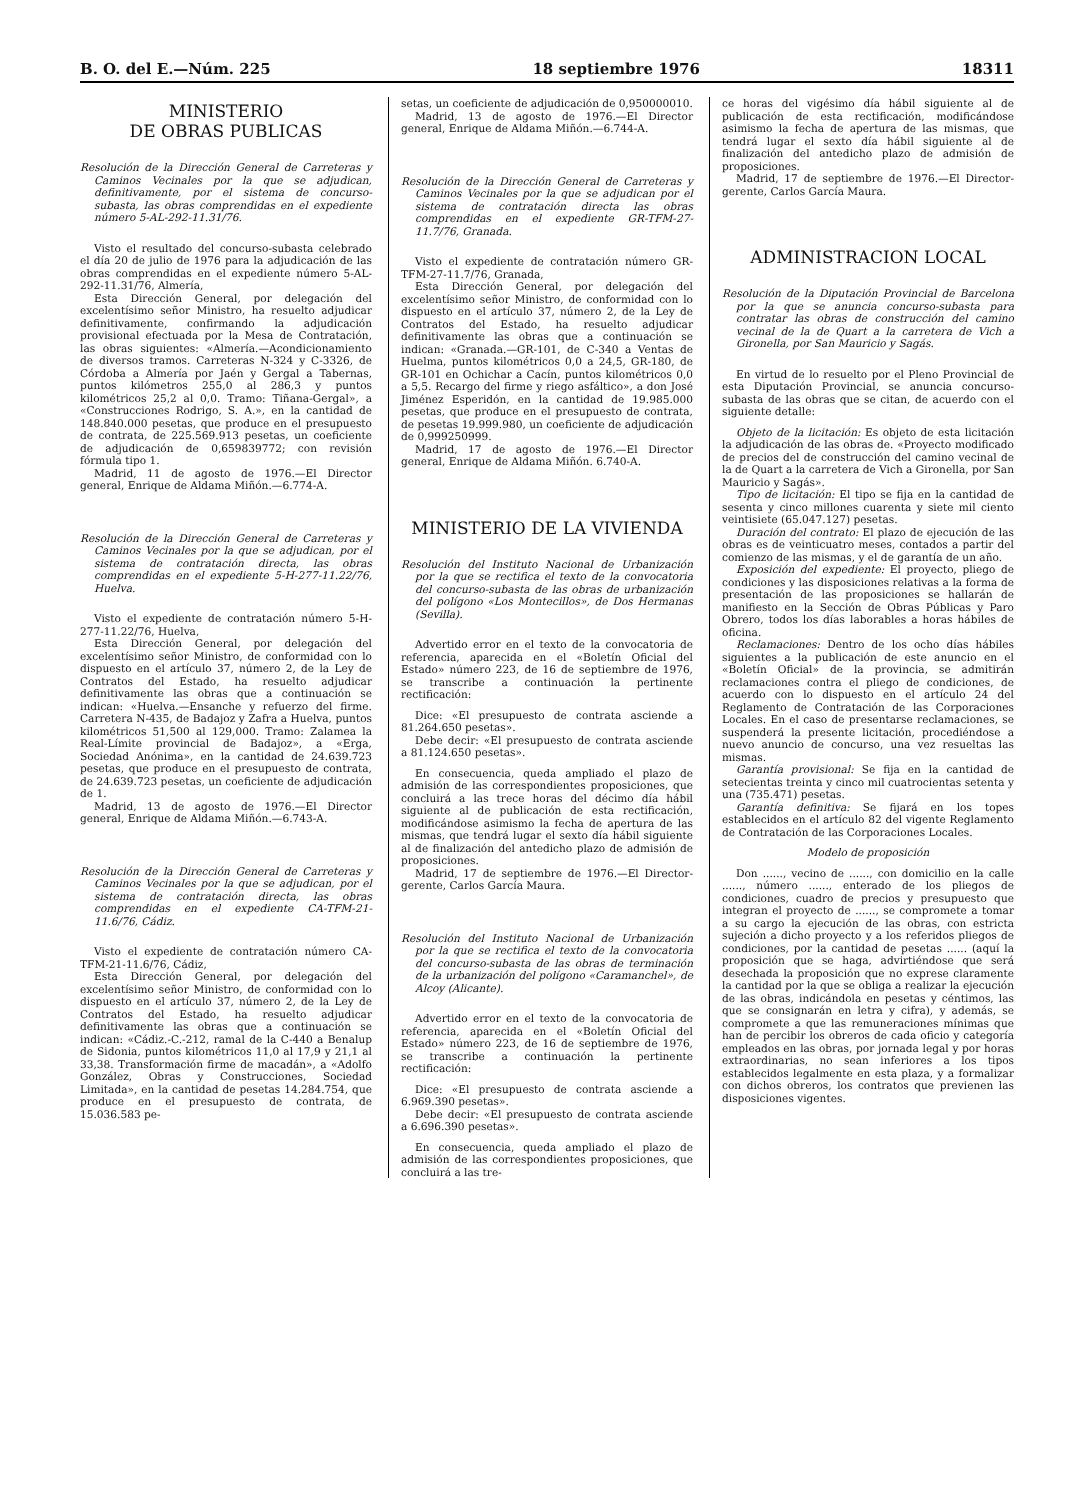B. O. del E.—Núm. 225 18 septiembre 1976 18311
MINISTERIO
DE OBRAS PUBLICAS
Resolución de la Dirección General de Carreteras y Caminos Vecinales por la que se adjudican, definitivamente, por el sistema de concurso-subasta, las obras comprendidas en el expediente número 5-AL-292-11.31/76.
Visto el resultado del concurso-subasta celebrado el día 20 de julio de 1976 para la adjudicación de las obras comprendidas en el expediente número 5-AL-292-11.31/76, Almería,
Esta Dirección General, por delegación del excelentísimo señor Ministro, ha resuelto adjudicar definitivamente, confirmando la adjudicación provisional efectuada por la Mesa de Contratación, las obras siguientes: «Almería.—Acondicionamiento de diversos tramos. Carreteras N-324 y C-3326, de Córdoba a Almería por Jaén y Gergal a Tabernas, puntos kilómetros 255,0 al 286,3 y puntos kilométricos 25,2 al 0,0. Tramo: Tiñana-Gergal», a «Construcciones Rodrigo, S. A.», en la cantidad de 148.840.000 pesetas, que produce en el presupuesto de contrata, de 225.569.913 pesetas, un coeficiente de adjudicación de 0,659839772; con revisión fórmula tipo 1.
Madrid, 11 de agosto de 1976.—El Director general, Enrique de Aldama Miñón.—6.774-A.
Resolución de la Dirección General de Carreteras y Caminos Vecinales por la que se adjudican, por el sistema de contratación directa, las obras comprendidas en el expediente 5-H-277-11.22/76, Huelva.
Visto el expediente de contratación número 5-H-277-11.22/76, Huelva,
Esta Dirección General, por delegación del excelentísimo señor Ministro, de conformidad con lo dispuesto en el artículo 37, número 2, de la Ley de Contratos del Estado, ha resuelto adjudicar definitivamente las obras que a continuación se indican: «Huelva.—Ensanche y refuerzo del firme. Carretera N-435, de Badajoz y Zafra a Huelva, puntos kilométricos 51,500 al 129,000. Tramo: Zalamea la Real-Límite provincial de Badajoz», a «Erga, Sociedad Anónima», en la cantidad de 24.639.723 pesetas, que produce en el presupuesto de contrata, de 24.639.723 pesetas, un coeficiente de adjudicación de 1.
Madrid, 13 de agosto de 1976.—El Director general, Enrique de Aldama Miñón.—6.743-A.
Resolución de la Dirección General de Carreteras y Caminos Vecinales por la que se adjudican, por el sistema de contratación directa, las obras comprendidas en el expediente CA-TFM-21-11.6/76, Cádiz.
Visto el expediente de contratación número CA-TFM-21-11.6/76, Cádiz,
Esta Dirección General, por delegación del excelentísimo señor Ministro, de conformidad con lo dispuesto en el artículo 37, número 2, de la Ley de Contratos del Estado, ha resuelto adjudicar definitivamente las obras que a continuación se indican: «Cádiz.-C.-212, ramal de la C-440 a Benalup de Sidonia, puntos kilométricos 11,0 al 17,9 y 21,1 al 33,38. Transformación firme de macadán», a «Adolfo González, Obras y Construcciones, Sociedad Limitada», en la cantidad de pesetas 14.284.754, que produce en el presupuesto de contrata, de 15.036.583 pe-
setas, un coeficiente de adjudicación de 0,950000010.
Madrid, 13 de agosto de 1976.—El Director general, Enrique de Aldama Miñón.—6.744-A.
Resolución de la Dirección General de Carreteras y Caminos Vecinales por la que se adjudican por el sistema de contratación directa las obras comprendidas en el expediente GR-TFM-27-11.7/76, Granada.
Visto el expediente de contratación número GR-TFM-27-11.7/76, Granada,
Esta Dirección General, por delegación del excelentísimo señor Ministro, de conformidad con lo dispuesto en el artículo 37, número 2, de la Ley de Contratos del Estado, ha resuelto adjudicar definitivamente las obras que a continuación se indican: «Granada.—GR-101, de C-340 a Ventas de Huelma, puntos kilométricos 0,0 a 24,5, GR-180, de GR-101 en Ochichar a Cacín, puntos kilométricos 0,0 a 5,5. Recargo del firme y riego asfáltico», a don José Jiménez Esperidón, en la cantidad de 19.985.000 pesetas, que produce en el presupuesto de contrata, de pesetas 19.999.980, un coeficiente de adjudicación de 0,999250999.
Madrid, 17 de agosto de 1976.—El Director general, Enrique de Aldama Miñón. 6.740-A.
MINISTERIO DE LA VIVIENDA
Resolución del Instituto Nacional de Urbanización por la que se rectifica el texto de la convocatoria del concurso-subasta de las obras de urbanización del polígono «Los Montecillos», de Dos Hermanas (Sevilla).
Advertido error en el texto de la convocatoria de referencia, aparecida en el «Boletín Oficial del Estado» número 223, de 16 de septiembre de 1976, se transcribe a continuación la pertinente rectificación:
Dice: «El presupuesto de contrata asciende a 81.264.650 pesetas».
Debe decir: «El presupuesto de contrata asciende a 81.124.650 pesetas».
En consecuencia, queda ampliado el plazo de admisión de las correspondientes proposiciones, que concluirá a las trece horas del décimo día hábil siguiente al de publicación de esta rectificación, modificándose asimismo la fecha de apertura de las mismas, que tendrá lugar el sexto día hábil siguiente al de finalización del antedicho plazo de admisión de proposiciones.
Madrid, 17 de septiembre de 1976.—El Director-gerente, Carlos García Maura.
Resolución del Instituto Nacional de Urbanización por la que se rectifica el texto de la convocatoria del concurso-subasta de las obras de terminación de la urbanización del polígono «Caramanchel», de Alcoy (Alicante).
Advertido error en el texto de la convocatoria de referencia, aparecida en el «Boletín Oficial del Estado» número 223, de 16 de septiembre de 1976, se transcribe a continuación la pertinente rectificación:
Dice: «El presupuesto de contrata asciende a 6.969.390 pesetas».
Debe decir: «El presupuesto de contrata asciende a 6.696.390 pesetas».
En consecuencia, queda ampliado el plazo de admisión de las correspondientes proposiciones, que concluirá a las tre-
ce horas del vigésimo día hábil siguiente al de publicación de esta rectificación, modificándose asimismo la fecha de apertura de las mismas, que tendrá lugar el sexto día hábil siguiente al de finalización del antedicho plazo de admisión de proposiciones.
Madrid, 17 de septiembre de 1976.—El Director-gerente, Carlos García Maura.
ADMINISTRACION LOCAL
Resolución de la Diputación Provincial de Barcelona por la que se anuncia concurso-subasta para contratar las obras de construcción del camino vecinal de la de Quart a la carretera de Vich a Gironella, por San Mauricio y Sagás.
En virtud de lo resuelto por el Pleno Provincial de esta Diputación Provincial, se anuncia concurso-subasta de las obras que se citan, de acuerdo con el siguiente detalle:
Objeto de la licitación: Es objeto de esta licitación la adjudicación de las obras de. «Proyecto modificado de precios del de construcción del camino vecinal de la de Quart a la carretera de Vich a Gironella, por San Mauricio y Sagás».
Tipo de licitación: El tipo se fija en la cantidad de sesenta y cinco millones cuarenta y siete mil ciento veintisiete (65.047.127) pesetas.
Duración del contrato: El plazo de ejecución de las obras es de veinticuatro meses, contados a partir del comienzo de las mismas, y el de garantía de un año.
Exposición del expediente: El proyecto, pliego de condiciones y las disposiciones relativas a la forma de presentación de las proposiciones se hallarán de manifiesto en la Sección de Obras Públicas y Paro Obrero, todos los días laborables a horas hábiles de oficina.
Reclamaciones: Dentro de los ocho días hábiles siguientes a la publicación de este anuncio en el «Boletín Oficial» de la provincia, se admitirán reclamaciones contra el pliego de condiciones, de acuerdo con lo dispuesto en el artículo 24 del Reglamento de Contratación de las Corporaciones Locales. En el caso de presentarse reclamaciones, se suspenderá la presente licitación, procediéndose a nuevo anuncio de concurso, una vez resueltas las mismas.
Garantía provisional: Se fija en la cantidad de setecientas treinta y cinco mil cuatrocientas setenta y una (735.471) pesetas.
Garantía definitiva: Se fijará en los topes establecidos en el artículo 82 del vigente Reglamento de Contratación de las Corporaciones Locales.
Modelo de proposición
Don ......, vecino de ......, con domicilio en la calle ......, número ......, enterado de los pliegos de condiciones, cuadro de precios y presupuesto que integran el proyecto de ......, se compromete a tomar a su cargo la ejecución de las obras, con estricta sujeción a dicho proyecto y a los referidos pliegos de condiciones, por la cantidad de pesetas ...... (aquí la proposición que se haga, advirtiéndose que será desechada la proposición que no exprese claramente la cantidad por la que se obliga a realizar la ejecución de las obras, indicándola en pesetas y céntimos, las que se consignarán en letra y cifra), y además, se compromete a que las remuneraciones mínimas que han de percibir los obreros de cada oficio y categoría empleados en las obras, por jornada legal y por horas extraordinarias, no sean inferiores a los tipos establecidos legalmente en esta plaza, y a formalizar con dichos obreros, los contratos que previenen las disposiciones vigentes.